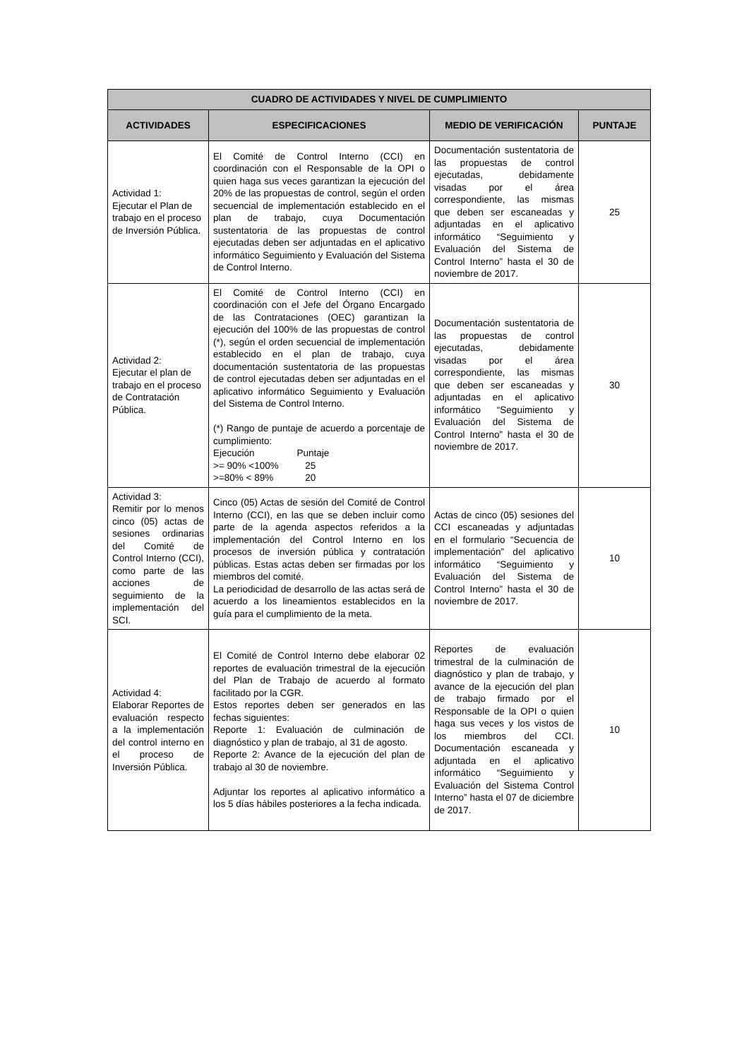| CUADRO DE ACTIVIDADES Y NIVEL DE CUMPLIMIENTO | | | |
| --- | --- | --- | --- |
| ACTIVIDADES | ESPECIFICACIONES | MEDIO DE VERIFICACIÓN | PUNTAJE |
| Actividad 1: Ejecutar el Plan de trabajo en el proceso de Inversión Pública. | El Comité de Control Interno (CCI) en coordinación con el Responsable de la OPI o quien haga sus veces garantizan la ejecución del 20% de las propuestas de control, según el orden secuencial de implementación establecido en el plan de trabajo, cuya Documentación sustentatoria de las propuestas de control ejecutadas deben ser adjuntadas en el aplicativo informático Seguimiento y Evaluación del Sistema de Control Interno. | Documentación sustentatoria de las propuestas de control ejecutadas, debidamente visadas por el área correspondiente, las mismas que deben ser escaneadas y adjuntadas en el aplicativo informático “Seguimiento y Evaluación del Sistema de Control Interno” hasta el 30 de noviembre de 2017. | 25 |
| Actividad 2: Ejecutar el plan de trabajo en el proceso de Contratación Pública. | El Comité de Control Interno (CCI) en coordinación con el Jefe del Órgano Encargado de las Contrataciones (OEC) garantizan la ejecución del 100% de las propuestas de control (*), según el orden secuencial de implementación establecido en el plan de trabajo, cuya documentación sustentatoria de las propuestas de control ejecutadas deben ser adjuntadas en el aplicativo informático Seguimiento y Evaluación del Sistema de Control Interno. (*) Rango de puntaje de acuerdo a porcentaje de cumplimiento: Ejecución Puntaje >= 90% <100% 25 >=80% < 89% 20 | Documentación sustentatoria de las propuestas de control ejecutadas, debidamente visadas por el área correspondiente, las mismas que deben ser escaneadas y adjuntadas en el aplicativo informático “Seguimiento y Evaluación del Sistema de Control Interno” hasta el 30 de noviembre de 2017. | 30 |
| Actividad 3: Remitir por lo menos cinco (05) actas de sesiones ordinarias del Comité de Control Interno (CCI), como parte de las acciones de seguimiento de la implementación del SCI. | Cinco (05) Actas de sesión del Comité de Control Interno (CCI), en las que se deben incluir como parte de la agenda aspectos referidos a la implementación del Control Interno en los procesos de inversión pública y contratación públicas. Estas actas deben ser firmadas por los miembros del comité. La periodicidad de desarrollo de las actas será de acuerdo a los lineamientos establecidos en la guía para el cumplimiento de la meta. | Actas de cinco (05) sesiones del CCI escaneadas y adjuntadas en el formulario “Secuencia de implementación” del aplicativo informático “Seguimiento y Evaluación del Sistema de Control Interno” hasta el 30 de noviembre de 2017. | 10 |
| Actividad 4: Elaborar Reportes de evaluación respecto a la implementación del control interno en el proceso de Inversión Pública. | El Comité de Control Interno debe elaborar 02 reportes de evaluación trimestral de la ejecución del Plan de Trabajo de acuerdo al formato facilitado por la CGR. Estos reportes deben ser generados en las fechas siguientes: Reporte 1: Evaluación de culminación de diagnóstico y plan de trabajo, al 31 de agosto. Reporte 2: Avance de la ejecución del plan de trabajo al 30 de noviembre. Adjuntar los reportes al aplicativo informático a los 5 días hábiles posteriores a la fecha indicada. | Reportes de evaluación trimestral de la culminación de diagnóstico y plan de trabajo, y avance de la ejecución del plan de trabajo firmado por el Responsable de la OPI o quien haga sus veces y los vistos de los miembros del CCI. Documentación escaneada y adjuntada en el aplicativo informático “Seguimiento y Evaluación del Sistema Control Interno” hasta el 07 de diciembre de 2017. | 10 |